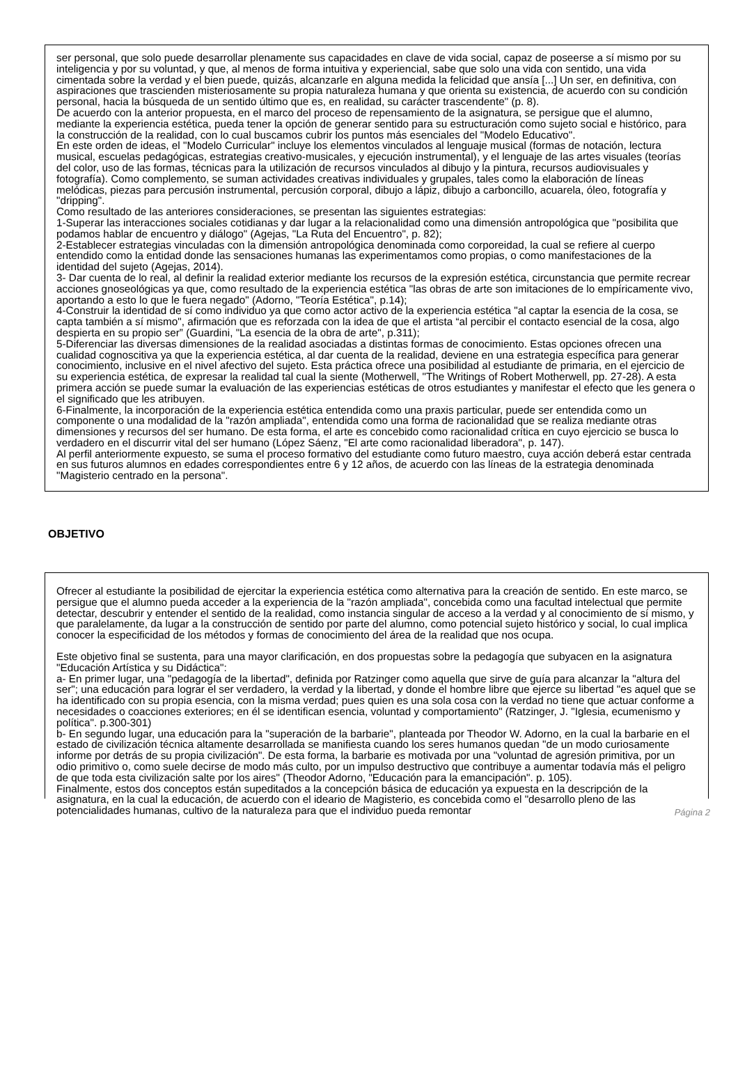ser personal, que solo puede desarrollar plenamente sus capacidades en clave de vida social, capaz de poseerse a sí mismo por su inteligencia y por su voluntad, y que, al menos de forma intuitiva y experiencial, sabe que solo una vida con sentido, una vida cimentada sobre la verdad y el bien puede, quizás, alcanzarle en alguna medida la felicidad que ansía [...] Un ser, en definitiva, con aspiraciones que trascienden misteriosamente su propia naturaleza humana y que orienta su existencia, de acuerdo con su condición personal, hacia la búsqueda de un sentido último que es, en realidad, su carácter trascendente" (p. 8).
De acuerdo con la anterior propuesta, en el marco del proceso de repensamiento de la asignatura, se persigue que el alumno, mediante la experiencia estética, pueda tener la opción de generar sentido para su estructuración como sujeto social e histórico, para la construcción de la realidad, con lo cual buscamos cubrir los puntos más esenciales del "Modelo Educativo".
En este orden de ideas, el "Modelo Curricular" incluye los elementos vinculados al lenguaje musical (formas de notación, lectura musical, escuelas pedagógicas, estrategias creativo-musicales, y ejecución instrumental), y el lenguaje de las artes visuales (teorías del color, uso de las formas, técnicas para la utilización de recursos vinculados al dibujo y la pintura, recursos audiovisuales y fotografía). Como complemento, se suman actividades creativas individuales y grupales, tales como la elaboración de líneas melódicas, piezas para percusión instrumental, percusión corporal, dibujo a lápiz, dibujo a carboncillo, acuarela, óleo, fotografía y "dripping".
Como resultado de las anteriores consideraciones, se presentan las siguientes estrategias:
1-Superar las interacciones sociales cotidianas y dar lugar a la relacionalidad como una dimensión antropológica que "posibilita que podamos hablar de encuentro y diálogo" (Agejas, "La Ruta del Encuentro", p. 82);
2-Establecer estrategias vinculadas con la dimensión antropológica denominada como corporeidad, la cual se refiere al cuerpo entendido como la entidad donde las sensaciones humanas las experimentamos como propias, o como manifestaciones de la identidad del sujeto (Agejas, 2014).
3- Dar cuenta de lo real, al definir la realidad exterior mediante los recursos de la expresión estética, circunstancia que permite recrear acciones gnoseológicas ya que, como resultado de la experiencia estética "las obras de arte son imitaciones de lo empíricamente vivo, aportando a esto lo que le fuera negado" (Adorno, "Teoría Estética", p.14);
4-Construir la identidad de sí como individuo ya que como actor activo de la experiencia estética "al captar la esencia de la cosa, se capta también a sí mismo", afirmación que es reforzada con la idea de que el artista “al percibir el contacto esencial de la cosa, algo despierta en su propio ser” (Guardini, "La esencia de la obra de arte", p.311);
5-Diferenciar las diversas dimensiones de la realidad asociadas a distintas formas de conocimiento. Estas opciones ofrecen una cualidad cognoscitiva ya que la experiencia estética, al dar cuenta de la realidad, deviene en una estrategia específica para generar conocimiento, inclusive en el nivel afectivo del sujeto. Esta práctica ofrece una posibilidad al estudiante de primaria, en el ejercicio de su experiencia estética, de expresar la realidad tal cual la siente (Motherwell, "The Writings of Robert Motherwell, pp. 27-28). A esta primera acción se puede sumar la evaluación de las experiencias estéticas de otros estudiantes y manifestar el efecto que les genera o el significado que les atribuyen.
6-Finalmente, la incorporación de la experiencia estética entendida como una praxis particular, puede ser entendida como un componente o una modalidad de la "razón ampliada", entendida como una forma de racionalidad que se realiza mediante otras dimensiones y recursos del ser humano. De esta forma, el arte es concebido como racionalidad crítica en cuyo ejercicio se busca lo verdadero en el discurrir vital del ser humano (López Sáenz, "El arte como racionalidad liberadora", p. 147).
Al perfil anteriormente expuesto, se suma el proceso formativo del estudiante como futuro maestro, cuya acción deberá estar centrada en sus futuros alumnos en edades correspondientes entre 6 y 12 años, de acuerdo con las líneas de la estrategia denominada "Magisterio centrado en la persona".
OBJETIVO
Ofrecer al estudiante la posibilidad de ejercitar la experiencia estética como alternativa para la creación de sentido. En este marco, se persigue que el alumno pueda acceder a la experiencia de la "razón ampliada", concebida como una facultad intelectual que permite detectar, descubrir y entender el sentido de la realidad, como instancia singular de acceso a la verdad y al conocimiento de sí mismo, y que paralelamente, da lugar a la construcción de sentido por parte del alumno, como potencial sujeto histórico y social, lo cual implica conocer la especificidad de los métodos y formas de conocimiento del área de la realidad que nos ocupa.
Este objetivo final se sustenta, para una mayor clarificación, en dos propuestas sobre la pedagogía que subyacen en la asignatura "Educación Artística y su Didáctica":
a- En primer lugar, una "pedagogía de la libertad", definida por Ratzinger como aquella que sirve de guía para alcanzar la "altura del ser"; una educación para lograr el ser verdadero, la verdad y la libertad, y donde el hombre libre que ejerce su libertad "es aquel que se ha identificado con su propia esencia, con la misma verdad; pues quien es una sola cosa con la verdad no tiene que actuar conforme a necesidades o coacciones exteriores; en él se identifican esencia, voluntad y comportamiento" (Ratzinger, J. "Iglesia, ecumenismo y política". p.300-301)
b- En segundo lugar, una educación para la "superación de la barbarie", planteada por Theodor W. Adorno, en la cual la barbarie en el estado de civilización técnica altamente desarrollada se manifiesta cuando los seres humanos quedan "de un modo curiosamente informe por detrás de su propia civilización". De esta forma, la barbarie es motivada por una "voluntad de agresión primitiva, por un odio primitivo o, como suele decirse de modo más culto, por un impulso destructivo que contribuye a aumentar todavía más el peligro de que toda esta civilización salte por los aires" (Theodor Adorno, "Educación para la emancipación". p. 105).
Finalmente, estos dos conceptos están supeditados a la concepción básica de educación ya expuesta en la descripción de la asignatura, en la cual la educación, de acuerdo con el ideario de Magisterio, es concebida como el "desarrollo pleno de las potencialidades humanas, cultivo de la naturaleza para que el individuo pueda remontar
Página 2